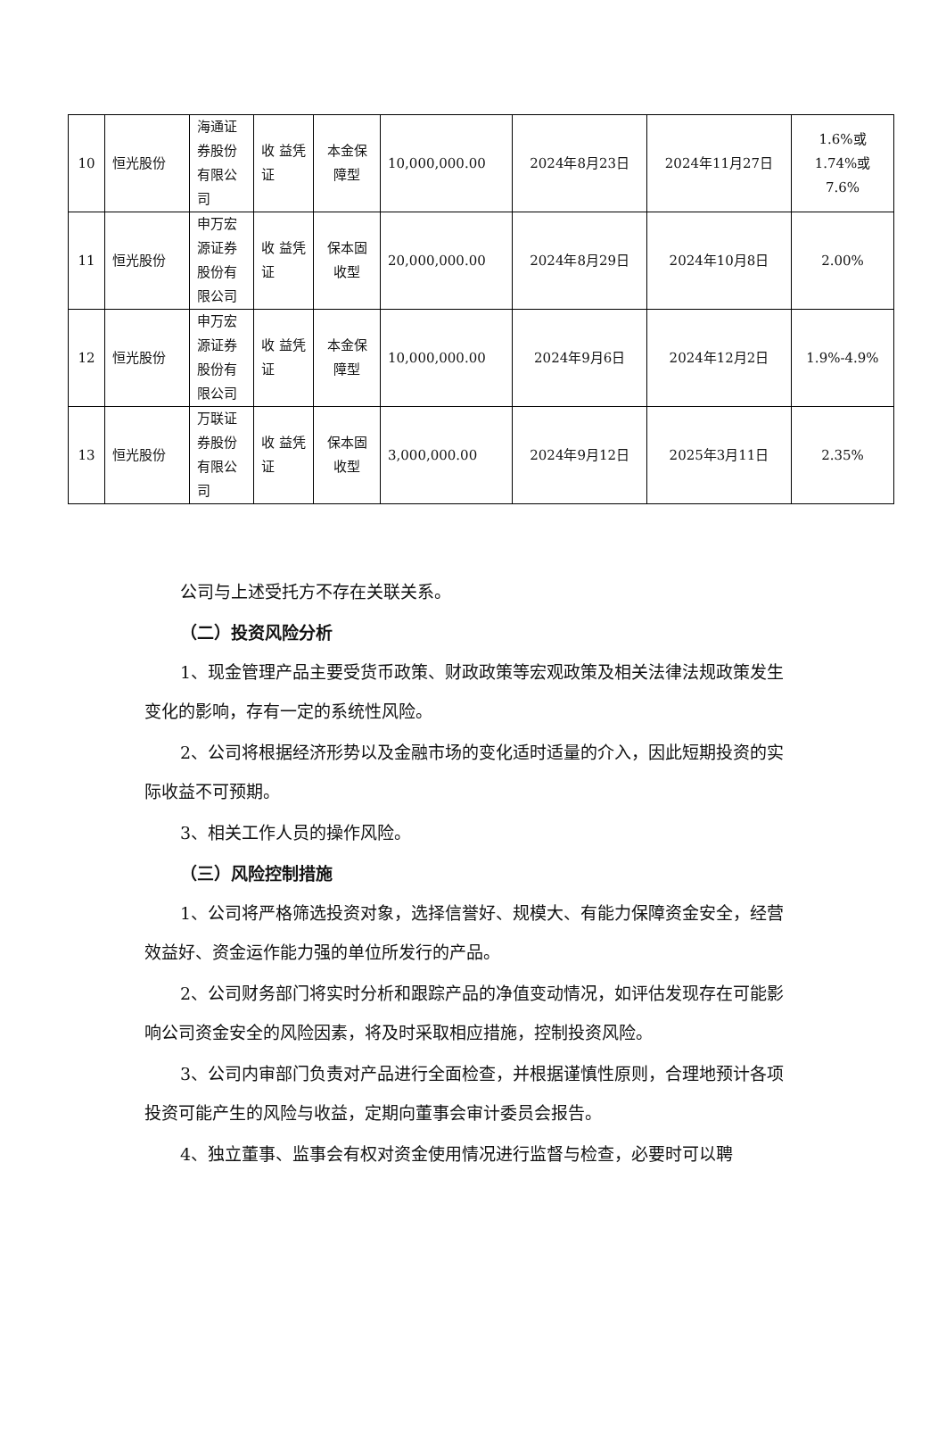| 10 | 恒光股份 | 海通证券股份有限公司 | 收 益凭证 | 本金保障型 | 10,000,000.00 | 2024年8月23日 | 2024年11月27日 | 1.6%或 1.74%或 7.6% |
| 11 | 恒光股份 | 申万宏源证券股份有限公司 | 收 益凭证 | 保本固收型 | 20,000,000.00 | 2024年8月29日 | 2024年10月8日 | 2.00% |
| 12 | 恒光股份 | 申万宏源证券股份有限公司 | 收 益凭证 | 本金保障型 | 10,000,000.00 | 2024年9月6日 | 2024年12月2日 | 1.9%-4.9% |
| 13 | 恒光股份 | 万联证券股份有限公司 | 收 益凭证 | 保本固收型 | 3,000,000.00 | 2024年9月12日 | 2025年3月11日 | 2.35% |
公司与上述受托方不存在关联关系。
（二）投资风险分析
1、现金管理产品主要受货币政策、财政政策等宏观政策及相关法律法规政策发生变化的影响，存有一定的系统性风险。
2、公司将根据经济形势以及金融市场的变化适时适量的介入，因此短期投资的实际收益不可预期。
3、相关工作人员的操作风险。
（三）风险控制措施
1、公司将严格筛选投资对象，选择信誉好、规模大、有能力保障资金安全，经营效益好、资金运作能力强的单位所发行的产品。
2、公司财务部门将实时分析和跟踪产品的净值变动情况，如评估发现存在可能影响公司资金安全的风险因素，将及时采取相应措施，控制投资风险。
3、公司内审部门负责对产品进行全面检查，并根据谨慎性原则，合理地预计各项投资可能产生的风险与收益，定期向董事会审计委员会报告。
4、独立董事、监事会有权对资金使用情况进行监督与检查，必要时可以聘